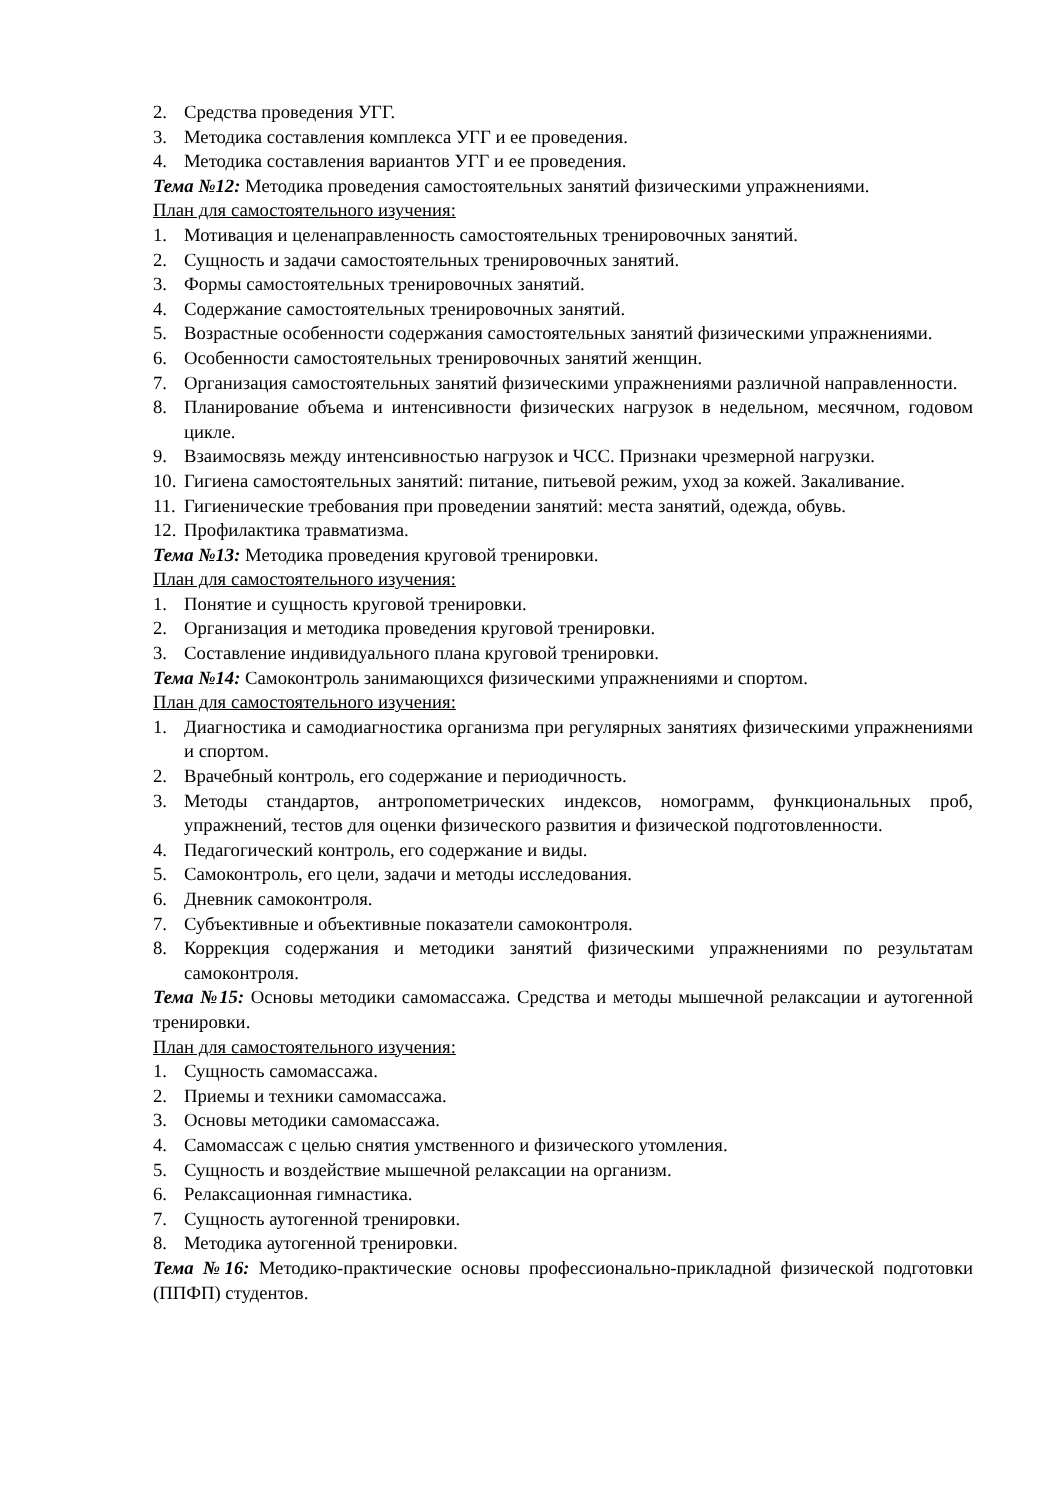2. Средства проведения УГГ.
3. Методика составления комплекса УГГ и ее проведения.
4. Методика составления вариантов УГГ и ее проведения.
Тема №12: Методика проведения самостоятельных занятий физическими упражнениями.
План для самостоятельного изучения:
1. Мотивация и целенаправленность самостоятельных тренировочных занятий.
2. Сущность и задачи самостоятельных тренировочных занятий.
3. Формы самостоятельных тренировочных занятий.
4. Содержание самостоятельных тренировочных занятий.
5. Возрастные особенности содержания самостоятельных занятий физическими упражнениями.
6. Особенности самостоятельных тренировочных занятий женщин.
7. Организация самостоятельных занятий физическими упражнениями различной направленности.
8. Планирование объема и интенсивности физических нагрузок в недельном, месячном, годовом цикле.
9. Взаимосвязь между интенсивностью нагрузок и ЧСС. Признаки чрезмерной нагрузки.
10. Гигиена самостоятельных занятий: питание, питьевой режим, уход за кожей. Закаливание.
11. Гигиенические требования при проведении занятий: места занятий, одежда, обувь.
12. Профилактика травматизма.
Тема №13: Методика проведения круговой тренировки.
План для самостоятельного изучения:
1. Понятие и сущность круговой тренировки.
2. Организация и методика проведения круговой тренировки.
3. Составление индивидуального плана круговой тренировки.
Тема №14: Самоконтроль занимающихся физическими упражнениями и спортом.
План для самостоятельного изучения:
1. Диагностика и самодиагностика организма при регулярных занятиях физическими упражнениями и спортом.
2. Врачебный контроль, его содержание и периодичность.
3. Методы стандартов, антропометрических индексов, номограмм, функциональных проб, упражнений, тестов для оценки физического развития и физической подготовленности.
4. Педагогический контроль, его содержание и виды.
5. Самоконтроль, его цели, задачи и методы исследования.
6. Дневник самоконтроля.
7. Субъективные и объективные показатели самоконтроля.
8. Коррекция содержания и методики занятий физическими упражнениями по результатам самоконтроля.
Тема №15: Основы методики самомассажа. Средства и методы мышечной релаксации и аутогенной тренировки.
План для самостоятельного изучения:
1. Сущность самомассажа.
2. Приемы и техники самомассажа.
3. Основы методики самомассажа.
4. Самомассаж с целью снятия умственного и физического утомления.
5. Сущность и воздействие мышечной релаксации на организм.
6. Релаксационная гимнастика.
7. Сущность аутогенной тренировки.
8. Методика аутогенной тренировки.
Тема №16: Методико-практические основы профессионально-прикладной физической подготовки (ППФП) студентов.